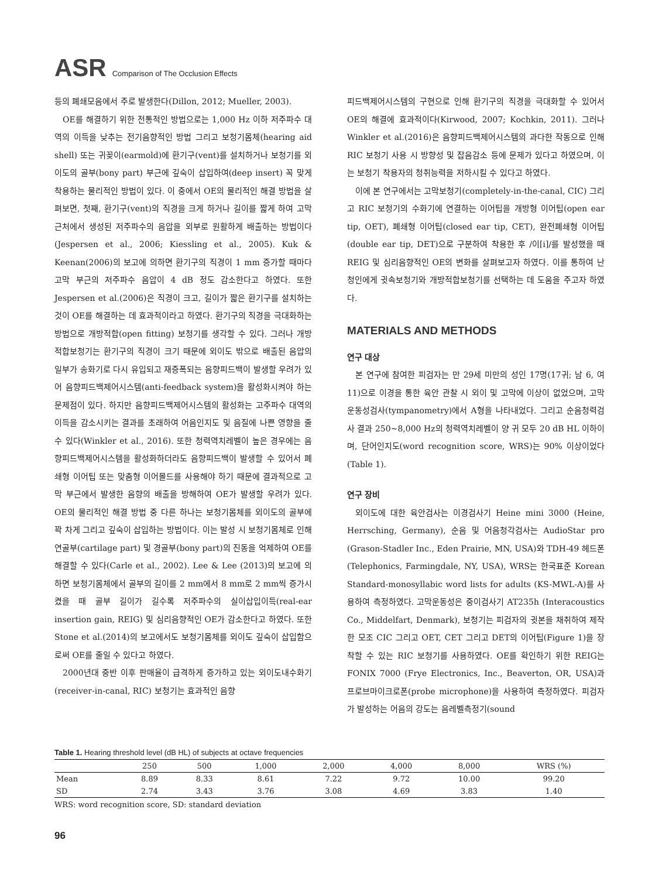ASR Comparison of The Occlusion Effects
등의 폐쇄모음에서 주로 발생한다(Dillon, 2012; Mueller, 2003).
OE를 해결하기 위한 전통적인 방법으로는 1,000 Hz 이하 저주파수 대역의 이득을 낮추는 전기음향적인 방법 그리고 보청기몸체(hearing aid shell) 또는 귀꽂이(earmold)에 환기구(vent)를 설치하거나 보청기를 외이도의 골부(bony part) 부근에 깊숙이 삽입하여(deep insert) 꼭 맞게 착용하는 물리적인 방법이 있다. 이 중에서 OE의 물리적인 해결 방법을 살펴보면, 첫째, 환기구(vent)의 직경을 크게 하거나 길이를 짧게 하여 고막 근처에서 생성된 저주파수의 음압을 외부로 원활하게 배출하는 방법이다(Jespersen et al., 2006; Kiessling et al., 2005). Kuk & Keenan(2006)의 보고에 의하면 환기구의 직경이 1 mm 증가할 때마다 고막 부근의 저주파수 음압이 4 dB 정도 감소한다고 하였다. 또한 Jespersen et al.(2006)은 직경이 크고, 길이가 짧은 환기구를 설치하는 것이 OE를 해결하는 데 효과적이라고 하였다. 환기구의 직경을 극대화하는 방법으로 개방적합(open fitting) 보청기를 생각할 수 있다. 그러나 개방적합보청기는 환기구의 직경이 크기 때문에 외이도 밖으로 배출된 음압의 일부가 송화기로 다시 유입되고 재증폭되는 음향피드백이 발생할 우려가 있어 음향피드백제어시스템(anti-feedback system)을 활성화시켜야 하는 문제점이 있다. 하지만 음향피드백제어시스템의 활성화는 고주파수 대역의 이득을 감소시키는 결과를 초래하여 어음인지도 및 음질에 나쁜 영향을 줄 수 있다(Winkler et al., 2016). 또한 청력역치레벨이 높은 경우에는 음향피드백제어시스템을 활성화하더라도 음향피드백이 발생할 수 있어서 폐쇄형 이어팁 또는 맞춤형 이어몰드를 사용해야 하기 때문에 결과적으로 고막 부근에서 발생한 음향의 배출을 방해하여 OE가 발생할 우려가 있다. OE의 물리적인 해결 방법 중 다른 하나는 보청기몸체를 외이도의 골부에 꽉 차게 그리고 깊숙이 삽입하는 방법이다. 이는 발성 시 보청기몸체로 인해 연골부(cartilage part) 및 경골부(bony part)의 진동을 억제하여 OE를 해결할 수 있다(Carle et al., 2002). Lee & Lee (2013)의 보고에 의하면 보청기몸체에서 골부의 길이를 2 mm에서 8 mm로 2 mm씩 증가시켰을 때 골부 길이가 길수록 저주파수의 실이삽입이득(real-ear insertion gain, REIG) 및 심리음향적인 OE가 감소한다고 하였다. 또한 Stone et al.(2014)의 보고에서도 보청기몸체를 외이도 깊숙이 삽입함으로써 OE를 줄일 수 있다고 하였다.
2000년대 중반 이후 판매율이 급격하게 증가하고 있는 외이도내수화기(receiver-in-canal, RIC) 보청기는 효과적인 음향
피드백제어시스템의 구현으로 인해 환기구의 직경을 극대화할 수 있어서 OE의 해결에 효과적이다(Kirwood, 2007; Kochkin, 2011). 그러나 Winkler et al.(2016)은 음향피드백제어시스템의 과다한 작동으로 인해 RIC 보청기 사용 시 방향성 및 잡음감소 등에 문제가 있다고 하였으며, 이는 보청기 착용자의 청취능력을 저하시킬 수 있다고 하였다.
이에 본 연구에서는 고막보청기(completely-in-the-canal, CIC) 그리고 RIC 보청기의 수화기에 연결하는 이어팁을 개방형 이어팁(open ear tip, OET), 폐쇄형 이어팁(closed ear tip, CET), 완전폐쇄형 이어팁(double ear tip, DET)으로 구분하여 착용한 후 /이[i]/를 발성했을 때 REIG 및 심리음향적인 OE의 변화를 살펴보고자 하였다. 이를 통하여 난청인에게 귓속보청기와 개방적합보청기를 선택하는 데 도움을 주고자 하였다.
MATERIALS AND METHODS
연구 대상
본 연구에 참여한 피검자는 만 29세 미만의 성인 17명(17귀; 남 6, 여 11)으로 이경을 통한 육안 관찰 시 외이 및 고막에 이상이 없었으며, 고막운동성검사(tympanometry)에서 A형을 나타내었다. 그리고 순음청력검사 결과 250~8,000 Hz의 청력역치레벨이 양 귀 모두 20 dB HL 이하이며, 단어인지도(word recognition score, WRS)는 90% 이상이었다(Table 1).
연구 장비
외이도에 대한 육안검사는 이경검사기 Heine mini 3000 (Heine, Herrsching, Germany), 순음 및 어음청각검사는 AudioStar pro (Grason-Stadler Inc., Eden Prairie, MN, USA)와 TDH-49 헤드폰(Telephonics, Farmingdale, NY, USA), WRS는 한국표준 Korean Standard-monosyllabic word lists for adults (KS-MWL-A)를 사용하여 측정하였다. 고막운동성은 중이검사기 AT235h (Interacoustics Co., Middelfart, Denmark), 보청기는 피검자의 귓본을 채취하여 제작한 모조 CIC 그리고 OET, CET 그리고 DET의 이어팁(Figure 1)을 장착할 수 있는 RIC 보청기를 사용하였다. OE를 확인하기 위한 REIG는 FONIX 7000 (Frye Electronics, Inc., Beaverton, OR, USA)과 프로브마이크로폰(probe microphone)을 사용하여 측정하였다. 피검자가 발성하는 어음의 강도는 음레벨측정기(sound
Table 1. Hearing threshold level (dB HL) of subjects at octave frequencies
| | 250 | 500 | 1,000 | 2,000 | 4,000 | 8,000 | WRS (%) |
| --- | --- | --- | --- | --- | --- | --- | --- |
| Mean | 8.89 | 8.33 | 8.61 | 7.22 | 9.72 | 10.00 | 99.20 |
| SD | 2.74 | 3.43 | 3.76 | 3.08 | 4.69 | 3.83 | 1.40 |
WRS: word recognition score, SD: standard deviation
96